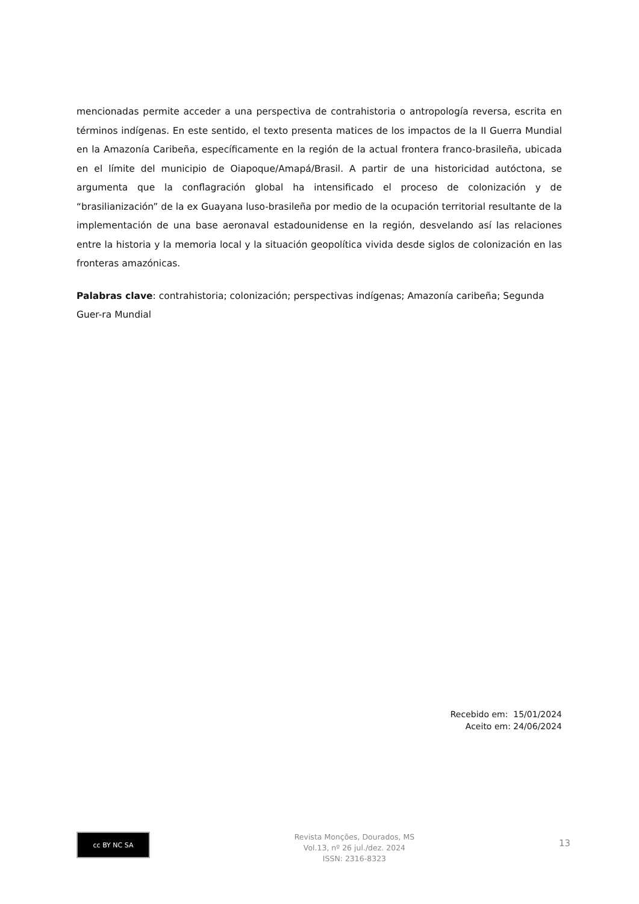mencionadas permite acceder a una perspectiva de contrahistoria o antropología reversa, escrita en términos indígenas. En este sentido, el texto presenta matices de los impactos de la II Guerra Mundial en la Amazonía Caribeña, específicamente en la región de la actual frontera franco-brasileña, ubicada en el límite del municipio de Oiapoque/Amapá/Brasil. A partir de una historicidad autóctona, se argumenta que la conflagración global ha intensificado el proceso de colonización y de “brasilianización” de la ex Guayana luso-brasileña por medio de la ocupación territorial resultante de la implementación de una base aeronaval estadounidense en la región, desvelando así las relaciones entre la historia y la memoria local y la situación geopolítica vivida desde siglos de colonización en las fronteras amazónicas.
Palabras clave: contrahistoria; colonización; perspectivas indígenas; Amazonía caribeña; Segunda Guer-ra Mundial
Recebido em: 15/01/2024
Aceito em: 24/06/2024
cc BY NC SA
Revista Monções, Dourados, MS
Vol.13, nº 26 jul./dez. 2024
ISSN: 2316-8323
13